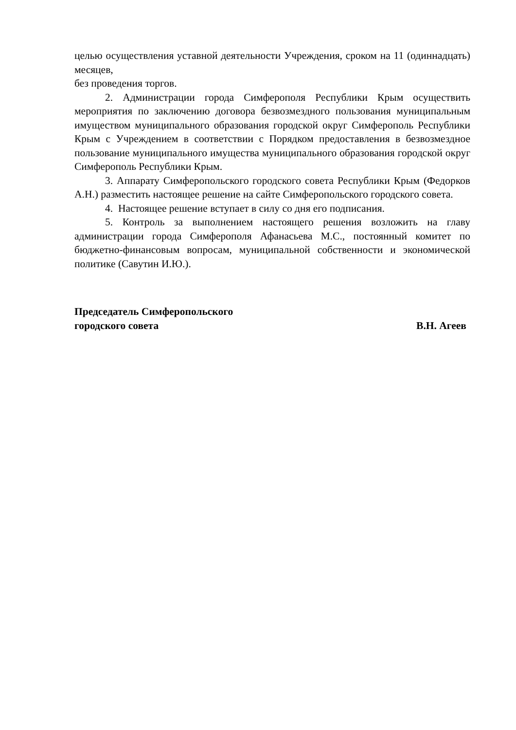целью осуществления уставной деятельности Учреждения, сроком на 11 (одиннадцать) месяцев,
без проведения торгов.
2. Администрации города Симферополя Республики Крым осуществить мероприятия по заключению договора безвозмездного пользования муниципальным имуществом муниципального образования городской округ Симферополь Республики Крым с Учреждением в соответствии с Порядком предоставления в безвозмездное пользование муниципального имущества муниципального образования городской округ Симферополь Республики Крым.
3. Аппарату Симферопольского городского совета Республики Крым (Федорков А.Н.) разместить настоящее решение на сайте Симферопольского городского совета.
4. Настоящее решение вступает в силу со дня его подписания.
5. Контроль за выполнением настоящего решения возложить на главу администрации города Симферополя Афанасьева М.С., постоянный комитет по бюджетно-финансовым вопросам, муниципальной собственности и экономической политике (Савутин И.Ю.).
Председатель Симферопольского
городского совета В.Н. Агеев